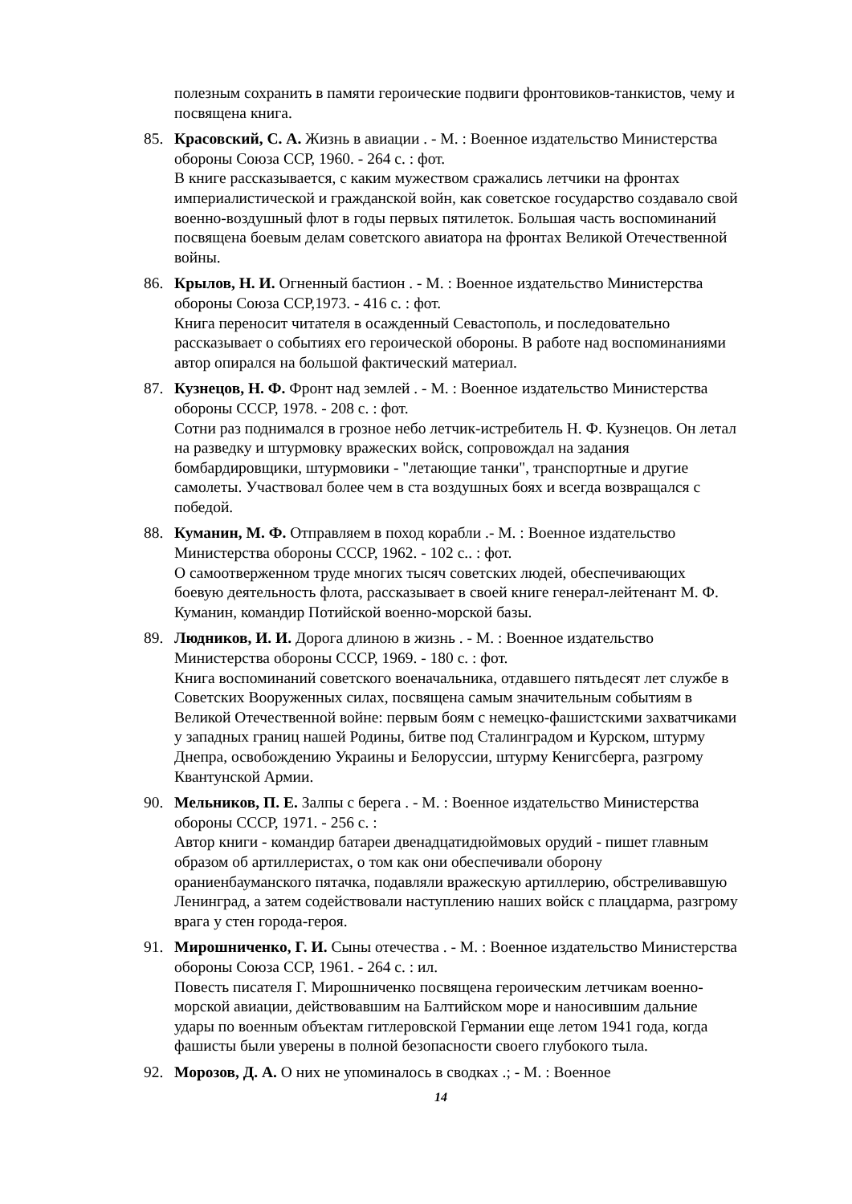полезным сохранить в памяти героические подвиги фронтовиков-танкистов, чему и посвящена книга.
85. Красовский, С. А. Жизнь в авиации . - М. : Военное издательство Министерства обороны Союза ССР, 1960. - 264 с. : фот.
В книге рассказывается, с каким мужеством сражались летчики на фронтах империалистической и гражданской войн, как советское государство создавало свой военно-воздушный флот в годы первых пятилеток. Большая часть воспоминаний посвящена боевым делам советского авиатора на фронтах Великой Отечественной войны.
86. Крылов, Н. И. Огненный бастион . - М. : Военное издательство Министерства обороны Союза ССР,1973. - 416 с. : фот.
Книга переносит читателя в осажденный Севастополь, и последовательно рассказывает о событиях его героической обороны. В работе над воспоминаниями автор опирался на большой фактический материал.
87. Кузнецов, Н. Ф. Фронт над землей . - М. : Военное издательство Министерства обороны СССР, 1978. - 208 с. : фот.
Сотни раз поднимался в грозное небо летчик-истребитель Н. Ф. Кузнецов. Он летал на разведку и штурмовку вражеских войск, сопровождал на задания бомбардировщики, штурмовики - "летающие танки", транспортные и другие самолеты. Участвовал более чем в ста воздушных боях и всегда возвращался с победой.
88. Куманин, М. Ф. Отправляем в поход корабли .- М. : Военное издательство Министерства обороны СССР, 1962. - 102 с.. : фот.
О самоотверженном труде многих тысяч советских людей, обеспечивающих боевую деятельность флота, рассказывает в своей книге генерал-лейтенант М. Ф. Куманин, командир Потийской военно-морской базы.
89. Людников, И. И. Дорога длиною в жизнь . - М. : Военное издательство Министерства обороны СССР, 1969. - 180 с. : фот.
Книга воспоминаний советского военачальника, отдавшего пятьдесят лет службе в Советских Вооруженных силах, посвящена самым значительным событиям в Великой Отечественной войне: первым боям с немецко-фашистскими захватчиками у западных границ нашей Родины, битве под Сталинградом и Курском, штурму Днепра, освобождению Украины и Белоруссии, штурму Кенигсберга, разгрому Квантунской Армии.
90. Мельников, П. Е. Залпы с берега . - М. : Военное издательство Министерства обороны СССР, 1971. - 256 с. :
Автор книги - командир батареи двенадцатидюймовых орудий - пишет главным образом об артиллеристах, о том как они обеспечивали оборону ораниенбауманского пятачка, подавляли вражескую артиллерию, обстреливавшую Ленинград, а затем содействовали наступлению наших войск с плацдарма, разгрому врага у стен города-героя.
91. Мирошниченко, Г. И. Сыны отечества . - М. : Военное издательство Министерства обороны Союза ССР, 1961. - 264 с. : ил.
Повесть писателя Г. Мирошниченко посвящена героическим летчикам военно-морской авиации, действовавшим на Балтийском море и наносившим дальние удары по военным объектам гитлеровской Германии еще летом 1941 года, когда фашисты были уверены в полной безопасности своего глубокого тыла.
92. Морозов, Д. А. О них не упоминалось в сводках .; - М. : Военное
14